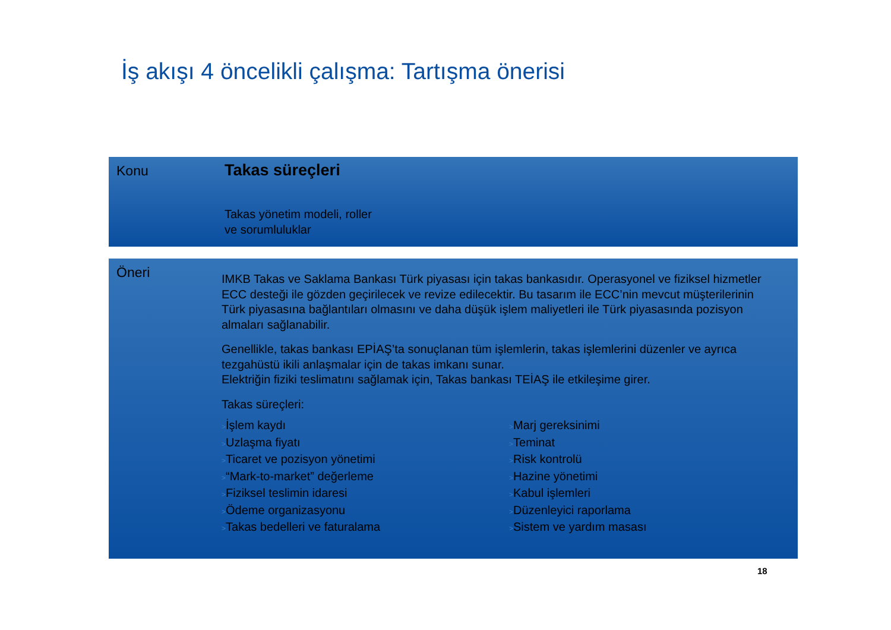İş akışı 4 öncelikli çalışma: Tartışma önerisi
Konu Takas süreçleri
Takas yönetim modeli, roller
ve sorumluluklar
Öneri
IMKB Takas ve Saklama Bankası Türk piyasası için takas bankasıdır. Operasyonel ve fiziksel hizmetler ECC desteği ile gözden geçirilecek ve revize edilecektir. Bu tasarım ile ECC’nin mevcut müşterilerinin Türk piyasasına bağlantıları olmasını ve daha düşük işlem maliyetleri ile Türk piyasasında pozisyon almaları sağlanabilir.
Genellikle, takas bankası EPİAŞ’ta sonuçlanan tüm işlemlerin, takas işlemlerini düzenler ve ayrıca tezgahüstü ikili anlaşmalar için de takas imkanı sunar.
Elektriğin fiziki teslimatını sağlamak için, Takas bankası TEİAŞ ile etkileşime girer.
Takas süreçleri:
>İşlem kaydı
>Uzlaşma fiyatı
>Ticaret ve pozisyon yönetimi
>“Mark-to-market” değerleme
>Fiziksel teslimin idaresi
>Ödeme organizasyonu
>Takas bedelleri ve faturalama
>Marj gereksinimi
>Teminat
>Risk kontrolü
>Hazine yönetimi
>Kabul işlemleri
>Düzenleyici raporlama
>Sistem ve yardım masası
18